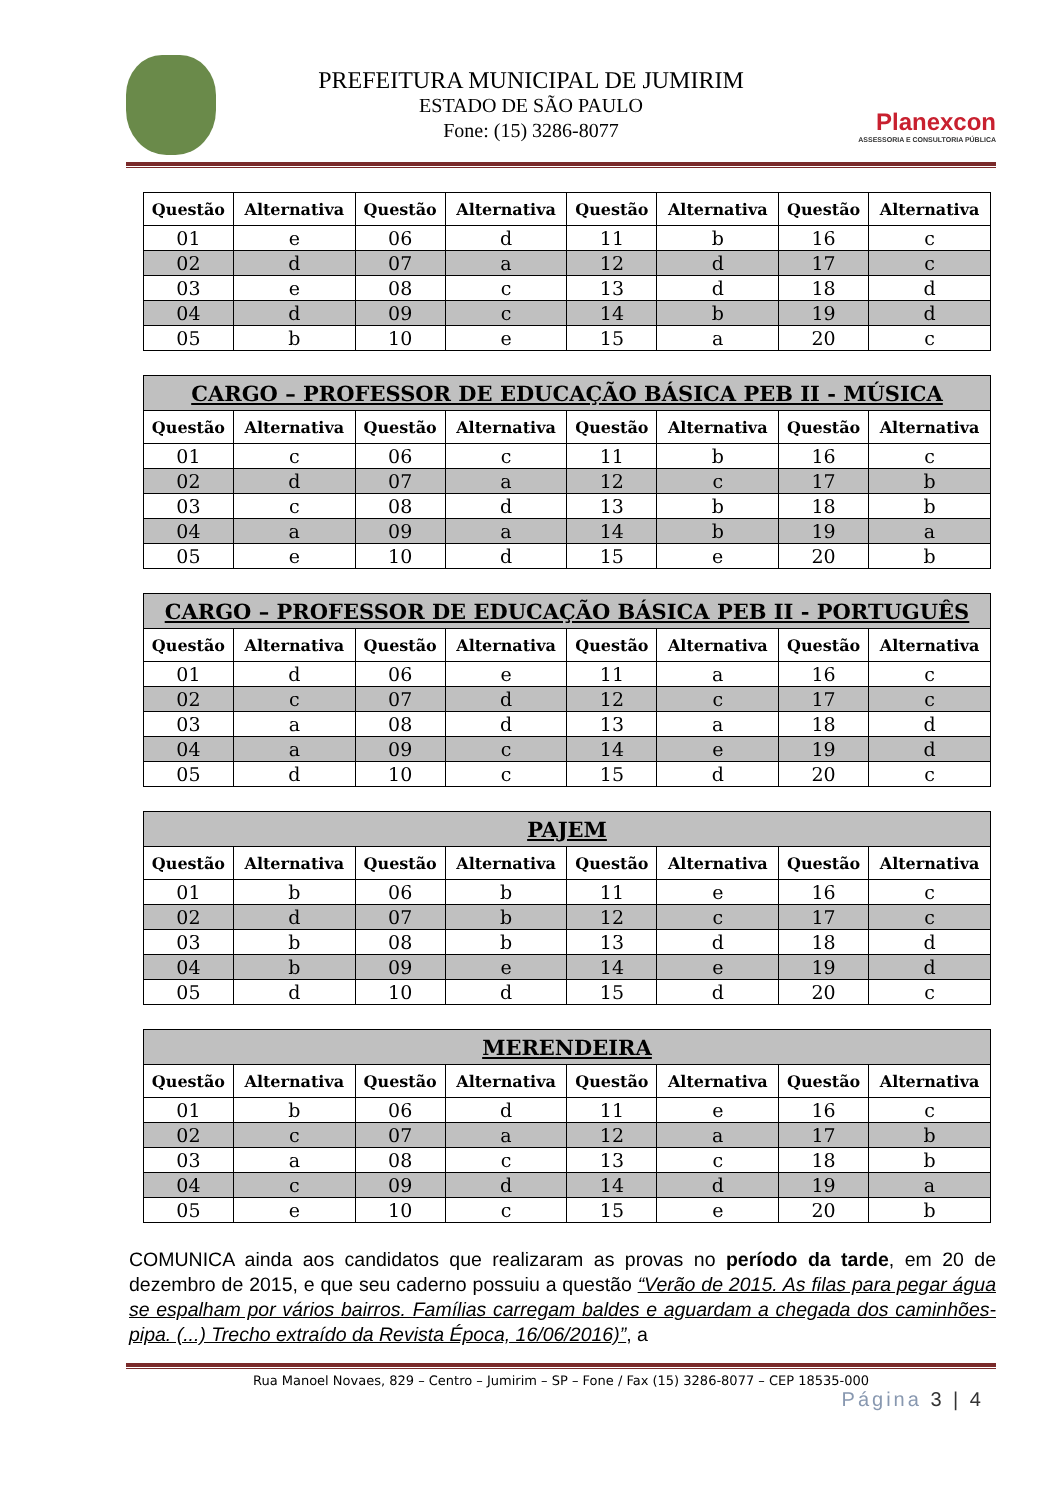PREFEITURA MUNICIPAL DE JUMIRIM
ESTADO DE SÃO PAULO
Fone: (15) 3286-8077
Planexcon
ASSESSORIA E CONSULTORIA PÚBLICA
| Questão | Alternativa | Questão | Alternativa | Questão | Alternativa | Questão | Alternativa |
| --- | --- | --- | --- | --- | --- | --- | --- |
| 01 | e | 06 | d | 11 | b | 16 | c |
| 02 | d | 07 | a | 12 | d | 17 | c |
| 03 | e | 08 | c | 13 | d | 18 | d |
| 04 | d | 09 | c | 14 | b | 19 | d |
| 05 | b | 10 | e | 15 | a | 20 | c |
| CARGO – PROFESSOR DE EDUCAÇÃO BÁSICA PEB II - MÚSICA | | | | | | | |
| --- | --- | --- | --- | --- | --- | --- | --- |
| Questão | Alternativa | Questão | Alternativa | Questão | Alternativa | Questão | Alternativa |
| 01 | c | 06 | c | 11 | b | 16 | c |
| 02 | d | 07 | a | 12 | c | 17 | b |
| 03 | c | 08 | d | 13 | b | 18 | b |
| 04 | a | 09 | a | 14 | b | 19 | a |
| 05 | e | 10 | d | 15 | e | 20 | b |
| CARGO – PROFESSOR DE EDUCAÇÃO BÁSICA PEB II - PORTUGUÊS | | | | | | | |
| --- | --- | --- | --- | --- | --- | --- | --- |
| Questão | Alternativa | Questão | Alternativa | Questão | Alternativa | Questão | Alternativa |
| 01 | d | 06 | e | 11 | a | 16 | c |
| 02 | c | 07 | d | 12 | c | 17 | c |
| 03 | a | 08 | d | 13 | a | 18 | d |
| 04 | a | 09 | c | 14 | e | 19 | d |
| 05 | d | 10 | c | 15 | d | 20 | c |
| PAJEM | | | | | | | |
| --- | --- | --- | --- | --- | --- | --- | --- |
| Questão | Alternativa | Questão | Alternativa | Questão | Alternativa | Questão | Alternativa |
| 01 | b | 06 | b | 11 | e | 16 | c |
| 02 | d | 07 | b | 12 | c | 17 | c |
| 03 | b | 08 | b | 13 | d | 18 | d |
| 04 | b | 09 | e | 14 | e | 19 | d |
| 05 | d | 10 | d | 15 | d | 20 | c |
| MERENDEIRA | | | | | | | |
| --- | --- | --- | --- | --- | --- | --- | --- |
| Questão | Alternativa | Questão | Alternativa | Questão | Alternativa | Questão | Alternativa |
| 01 | b | 06 | d | 11 | e | 16 | c |
| 02 | c | 07 | a | 12 | a | 17 | b |
| 03 | a | 08 | c | 13 | c | 18 | b |
| 04 | c | 09 | d | 14 | d | 19 | a |
| 05 | e | 10 | c | 15 | e | 20 | b |
COMUNICA ainda aos candidatos que realizaram as provas no período da tarde, em 20 de dezembro de 2015, e que seu caderno possuiu a questão “Verão de 2015. As filas para pegar água se espalham por vários bairros. Famílias carregam baldes e aguardam a chegada dos caminhões-pipa. (...) Trecho extraído da Revista Época, 16/06/2016)”, a
Rua Manoel Novaes, 829 – Centro – Jumirim – SP – Fone / Fax (15) 3286-8077 – CEP 18535-000
Página 3 | 4